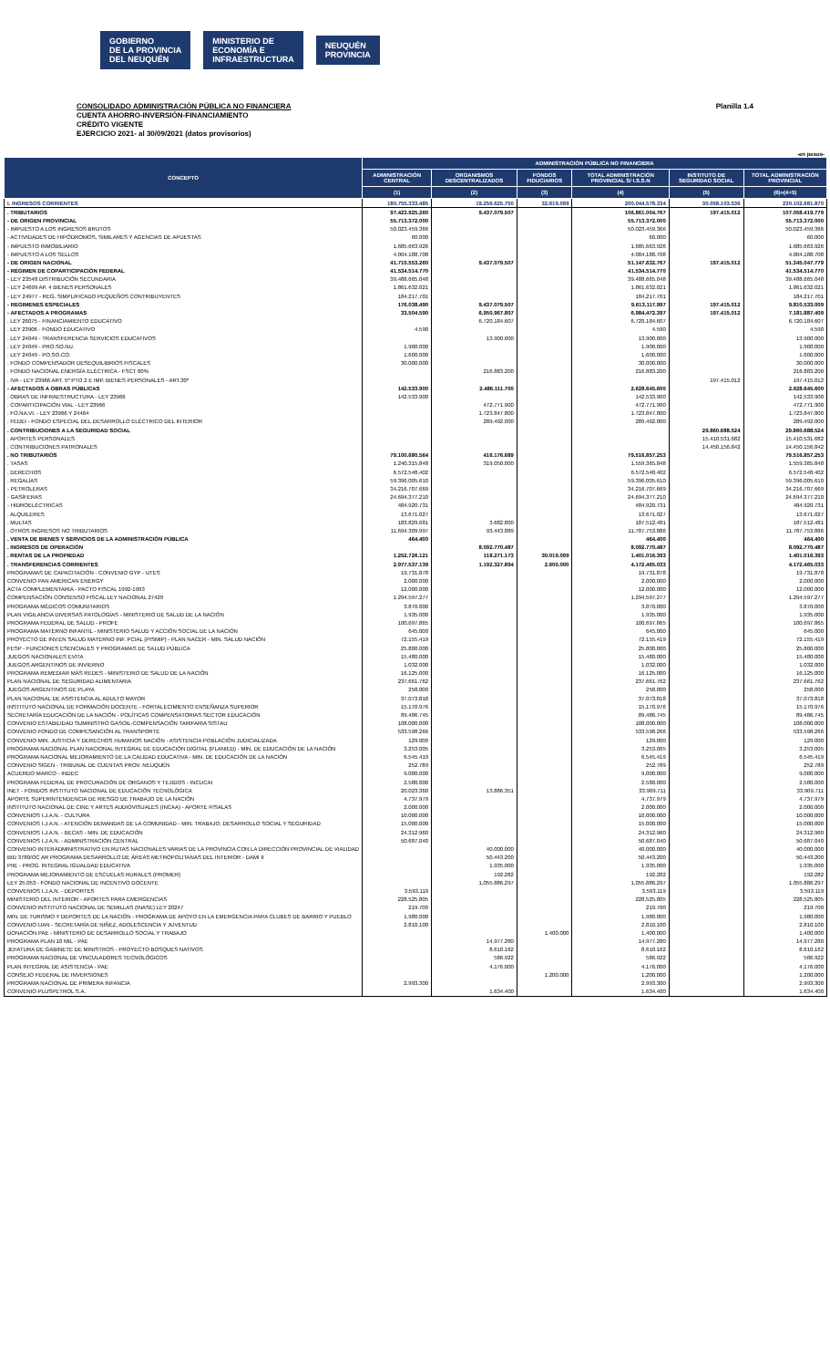GOBIERNO
DE LA PROVINCIA
DEL NEUQUÉN
MINISTERIO DE
ECONOMÍA E
INFRAESTRUCTURA
NEUQUÉN
PROVINCIA
CONSOLIDADO ADMINISTRACIÓN PÚBLICA NO FINANCIERA
CUENTA AHORRO-INVERSIÓN-FINANCIAMIENTO
CRÉDITO VIGENTE
EJERCICIO 2021- al 30/09/2021 (datos provisorios)
Planilla 1.4
-en pesos-
| CONCEPTO | ADMINISTRACIÓN PÚBLICA NO FINANCIERA | | | | | |
| --- | --- | --- | --- | --- | --- | --- |
| | ADMINISTRACIÓN CENTRAL | ORGANISMOS DESCENTRALIZADOS | FONDOS FIDUCIARIOS | TOTAL ADMINISTRACIÓN PROVINCIAL S/ I.S.S.N | INSTITUTO DE SEGURIDAD SOCIAL | TOTAL ADMINISTRACIÓN PROVINCIAL |
| | (1) | (2) | (3) | (4) | (5) | (6)=(4+5) |
| I. INGRESOS CORRIENTES | 180.755.333.485 | 19.256.625.750 | 32.619.099 | 200.044.578.334 | 30.058.103.536 | 230.102.681.870 |
| . TRIBUTARIOS | 97.423.925.260 | 9.437.079.507 | | 106.861.004.767 | 197.415.012 | 107.058.419.779 |
| - DE ORIGEN PROVINCIAL | 55.713.372.000 | | | 55.713.372.000 | | 55.713.372.000 |
| - IMPUESTO A LOS INGRESOS BRUTOS | 50.023.459.366 | | | 50.023.459.366 | | 50.023.459.366 |
| - ACTIVIDADES DE HIPÓDROMOS, SIMILARES Y AGENCIAS DE APUESTAS | 60.000 | | | 60.000 | | 60.000 |
| - IMPUESTO INMOBILIARIO | 1.685.663.926 | | | 1.685.663.926 | | 1.685.663.926 |
| - IMPUESTO A LOS SELLOS | 4.004.188.708 | | | 4.004.188.708 | | 4.004.188.708 |
| - DE ORIGEN NACIONAL | 41.710.553.260 | 9.437.079.507 | | 51.147.632.767 | 197.415.012 | 51.345.047.779 |
| - RÉGIMEN DE COPARTICIPACIÓN FEDERAL | 41.534.514.770 | | | 41.534.514.770 | | 41.534.514.770 |
| - LEY 23548 DISTRIBUCIÓN SECUNDARIA | 39.488.665.048 | | | 39.488.665.048 | | 39.488.665.048 |
| - LEY 24699 AP. 4 BIENES PERSONALES | 1.861.632.021 | | | 1.861.632.021 | | 1.861.632.021 |
| - LEY 24977 - REG. SIMPLIFICADO PEQUEÑOS CONTRIBUYENTES | 184.217.701 | | | 184.217.701 | | 184.217.701 |
| - REGIMENES ESPECIALES | 176.038.490 | 9.437.079.507 | | 9.613.117.997 | 197.415.012 | 9.810.533.009 |
| - AFECTADOS A PROGRAMAS | 33.504.590 | 6.950.967.807 | | 6.984.472.397 | 197.415.012 | 7.181.887.409 |
| . LEY 26075 - FINANCIAMIENTO EDUCATIVO | | 6.720.184.607 | | 6.720.184.607 | | 6.720.184.607 |
| . LEY 23906 - FONDO EDUCATIVO | 4.590 | | | 4.590 | | 4.590 |
| . LEY 24049 - TRANSFERENCIA SERVICIOS EDUCATIVOS | | 13.900.000 | | 13.900.000 | | 13.900.000 |
| . LEY 24049 - PRO.SO.NU. | 1.900.000 | | | 1.900.000 | | 1.900.000 |
| . LEY 24049 - PO.SO.CO. | 1.600.000 | | | 1.600.000 | | 1.600.000 |
| . FONDO COMPENSADOR DESEQUILIBRIOS FISCALES | 30.000.000 | | | 30.000.000 | | 30.000.000 |
| . FONDO NACIONAL ENERGÍA ELÉCTRICA - FSCT 60% | | 216.883.200 | | 216.883.200 | | 216.883.200 |
| . IVA - LEY 23966 ART. 5º PTO.2 E IMP. BIENES PERSONALES - ART.30º | | | | | 197.415.012 | 197.415.012 |
| - AFECTADOS A OBRAS PÚBLICAS | 142.533.900 | 2.486.111.700 | | 2.628.645.600 | | 2.628.645.600 |
| . OBRAS DE INFRAESTRUCTURA - LEY 23966 | 142.533.900 | | | 142.533.900 | | 142.533.900 |
| . COPARTICIPACIÓN VIAL - LEY 23966 | | 472.771.900 | | 472.771.900 | | 472.771.900 |
| . FO.NA.VI. - LEY 23966 Y 24464 | | 1.723.847.800 | | 1.723.847.800 | | 1.723.847.800 |
| . FEDEI - FONDO ESPECIAL DEL DESARROLLO ELÉCTRICO DEL INTERIOR | | 289.492.000 | | 289.492.000 | | 289.492.000 |
| . CONTRIBUCIONES A LA SEGURIDAD SOCIAL | | | | | 29.860.688.524 | 29.860.688.524 |
| . APORTES PERSONALES | | | | | 15.410.531.682 | 15.410.531.682 |
| . CONTRIBUCIONES PATRONALES | | | | | 14.450.156.842 | 14.450.156.842 |
| . NO TRIBUTARIOS | 79.100.680.564 | 416.176.689 | | 79.516.857.253 | | 79.516.857.253 |
| . TASAS | 1.240.315.848 | 319.050.000 | | 1.559.365.848 | | 1.559.365.848 |
| . DERECHOS | 6.572.548.402 | | | 6.572.548.402 | | 6.572.548.402 |
| . REGALÍAS | 59.396.005.610 | | | 59.396.005.610 | | 59.396.005.610 |
| - PETROLERAS | 34.216.707.669 | | | 34.216.707.669 | | 34.216.707.669 |
| - GASÍFERAS | 24.694.377.210 | | | 24.694.377.210 | | 24.694.377.210 |
| - HIDROELÉCTRICAS | 484.920.731 | | | 484.920.731 | | 484.920.731 |
| . ALQUILERES | 13.671.027 | | | 13.671.027 | | 13.671.027 |
| . MULTAS | 183.829.681 | 3.682.800 | | 187.512.481 | | 187.512.481 |
| . OTROS INGRESOS NO TRIBUTARIOS | 11.694.309.997 | 93.443.889 | | 11.787.753.886 | | 11.787.753.886 |
| . VENTA DE BIENES Y SERVICIOS DE LA ADMINISTRACIÓN PÚBLICA | 464.400 | | | 464.400 | | 464.400 |
| . INGRESOS DE OPERACIÓN | | 8.092.770.487 | | 8.092.770.487 | | 8.092.770.487 |
| . RENTAS DE LA PROPIEDAD | 1.252.726.121 | 118.271.173 | 30.019.099 | 1.401.016.393 | | 1.401.016.393 |
| . TRANSFERENCIAS CORRIENTES | 2.977.537.139 | 1.192.327.894 | 2.600.000 | 4.172.465.033 | | 4.172.465.033 |
| PROGRAMAS DE CAPACITACIÓN - CONVENIO GYP - UTES | 19.731.878 | | | 19.731.878 | | 19.731.878 |
| CONVENIO PAN AMERICAN ENERGY | 2.000.000 | | | 2.000.000 | | 2.000.000 |
| ACTA COMPLEMENTARIA - PACTO FISCAL 1992-1993 | 12.000.000 | | | 12.000.000 | | 12.000.000 |
| COMPENSACIÓN CONSENSO FISCAL LEY NACIONAL 27429 | 1.294.597.277 | | | 1.294.597.277 | | 1.294.597.277 |
| PROGRAMA MÉDICOS COMUNITARIOS | 3.870.000 | | | 3.870.000 | | 3.870.000 |
| PLAN VIGILANCIA DIVERSAS PATOLOGÍAS - MINISTERIO DE SALUD DE LA NACIÓN | 1.935.000 | | | 1.935.000 | | 1.935.000 |
| PROGRAMA FEDERAL DE SALUD - PROFE | 100.697.865 | | | 100.697.865 | | 100.697.865 |
| PROGRAMA MATERNO INFANTIL - MINISTERIO SALUD Y ACCIÓN SOCIAL DE LA NACIÓN | 645.000 | | | 645.000 | | 645.000 |
| PROYECTO DE INV.EN SALUD MATERNO INF. PCIAL (PISMIP) - PLAN NACER - MIN. SALUD NACIÓN | 72.155.419 | | | 72.155.419 | | 72.155.419 |
| FESP - FUNCIONES ESENCIALES Y PROGRAMAS DE SALUD PÚBLICA | 25.800.000 | | | 25.800.000 | | 25.800.000 |
| JUEGOS NACIONALES EVITA | 15.480.000 | | | 15.480.000 | | 15.480.000 |
| JUEGOS ARGENTINOS DE INVIERNO | 1.032.000 | | | 1.032.000 | | 1.032.000 |
| PROGRAMA REMEDIAR MÁS REDES - MINISTERIO DE SALUD DE LA NACIÓN | 16.125.000 | | | 16.125.000 | | 16.125.000 |
| PLAN NACIONAL DE SEGURIDAD ALIMENTARIA | 237.661.762 | | | 237.661.762 | | 237.661.762 |
| JUEGOS ARGENTINOS DE PLAYA | 258.000 | | | 258.000 | | 258.000 |
| PLAN NACIONAL DE ASISTENCIA AL ADULTO MAYOR | 37.073.818 | | | 37.073.818 | | 37.073.818 |
| INSTITUTO NACIONAL DE FORMACIÓN DOCENTE - FORTALECIMIENTO ENSEÑANZA SUPERIOR | 15.170.976 | | | 15.170.976 | | 15.170.976 |
| SECRETARÍA EDUCACIÓN DE LA NACIÓN - POLÍTICAS COMPENSATORIAS SECTOR EDUCACIÓN | 89.486.745 | | | 89.486.745 | | 89.486.745 |
| CONVENIO ESTABILIDAD SUMINISTRO GASOIL-COMPENSACIÓN TARIFARIA SISTAU | 108.000.000 | | | 108.000.000 | | 108.000.000 |
| CONVENIO FONDO DE COMPESANCIÓN AL TRANSPORTE | 533.598.266 | | | 533.598.266 | | 533.598.266 |
| CONVENIO MIN. JUSTICIA Y DERECHOS HUMANOS NACIÓN - ASISTENCIA POBLACIÓN JUDICIALIZADA | 129.000 | | | 129.000 | | 129.000 |
| PROGRAMA NACIONAL PLAN NACIONAL INTEGRAL DE EDUCACIÓN DIGITAL (PLANIED) - MIN. DE EDUCACIÓN DE LA NACIÓN | 3.253.005 | | | 3.253.005 | | 3.253.005 |
| PROGRAMA NACIONAL MEJORAMIENTO DE LA CALIDAD EDUCATIVA - MIN. DE EDUCACIÓN DE LA NACIÓN | 6.545.419 | | | 6.545.419 | | 6.545.419 |
| CONVENIO SIGEN - TRIBUNAL DE CUENTAS PROV. NEUQUÉN | 252.789 | | | 252.789 | | 252.789 |
| ACUERDO MARCO - INDEC | 9.000.000 | | | 9.000.000 | | 9.000.000 |
| PROGRAMA FEDERAL DE PROCURACIÓN DE ORGANOS Y TEJIDOS - INCUCAI | 2.580.000 | | | 2.580.000 | | 2.580.000 |
| INET - FONDOS INSTITUTO NACIONAL DE EDUCACIÓN TECNOLÓGICA | 20.023.360 | 13.886.351 | | 33.909.711 | | 33.909.711 |
| APORTE SUPERINTENDENCIA DE RIESGO DE TRABAJO DE LA NACIÓN | 4.737.979 | | | 4.737.979 | | 4.737.979 |
| INSTITUTO NACIONAL DE CINE Y ARTES AUDIOVISUALES (INCAA) - APORTE P/SALAS | 2.000.000 | | | 2.000.000 | | 2.000.000 |
| CONVENIOS I.J.A.N. - CULTURA | 10.000.000 | | | 10.000.000 | | 10.000.000 |
| CONVENIOS I.J.A.N. - ATENCIÓN DEMANDAS DE LA COMUNIDAD - MIN. TRABAJO, DESARROLLO SOCIAL Y SEGURIDAD | 15.000.000 | | | 15.000.000 | | 15.000.000 |
| CONVENIOS I.J.A.N. - BECAS - MIN. DE EDUCACIÓN | 24.312.960 | | | 24.312.960 | | 24.312.960 |
| CONVENIOS I.J.A.N. - ADMINISTRACIÓN CENTRAL | 50.687.040 | | | 50.687.040 | | 50.687.040 |
| CONVENIO INTERADMINISTRATIVO EN RUTAS NACIONALES VARIAS DE LA PROVINCIA CON LA DIRECCIÓN PROVINCIAL DE VIALIDAD | | 40.000.000 | | 40.000.000 | | 40.000.000 |
| BID 3780/OC AR PROGRAMA DESARROLLO DE ÁREAS METROPOLITANAS DEL INTERIOR - DAMI II | | 50.443.200 | | 50.443.200 | | 50.443.200 |
| PIIE - PROG. INTEGRAL IGUALDAD EDUCATIVA | | 1.935.000 | | 1.935.000 | | 1.935.000 |
| PROGRAMA MEJORAMIENTO DE ESCUELAS RURALES (PROMER) | | 192.282 | | 192.282 | | 192.282 |
| LEY 25.053 - FONDO NACIONAL DE INCENTIVO DOCENTE | | 1.055.886.297 | | 1.055.886.297 | | 1.055.886.297 |
| CONVENIOS I.J.A.N. - DEPORTES | 3.593.119 | | | 3.593.119 | | 3.593.119 |
| MINISTERIO DEL INTERIOR - APORTES PARA EMERGENCIAS | 228.525.805 | | | 228.525.805 | | 228.525.805 |
| CONVENIO INSTITUTO NACIONAL DE SEMILLAS (INASE) LEY 20247 | 219.700 | | | 219.700 | | 219.700 |
| MIN. DE TURISMO Y DEPORTES DE LA NACIÓN - PROGRAMA DE APOYO EN LA EMERGENCIA PARA CLUBES DE BARRIO Y PUEBLO | 1.980.000 | | | 1.980.000 | | 1.980.000 |
| CONVENIO IJAN - SECRETARÍA DE NIÑEZ, ADOLESCENCIA Y JUVENTUD | 2.810.100 | | | 2.810.100 | | 2.810.100 |
| DONACIÓN PAE - MINISTERIO DE DESARROLLO SOCIAL Y TRABAJO | | | 1.400.000 | 1.400.000 | | 1.400.000 |
| PROGRAMA PLAN 10 MIL - PAE | | 14.977.280 | | 14.977.280 | | 14.977.280 |
| JEFATURA DE GABINETE DE MINISTROS - PROYECTO BOSQUES NATIVOS | | 8.610.162 | | 8.610.162 | | 8.610.162 |
| PROGRAMA NACIONAL DE VINCULADORES TECNOLÓGICOS | | 586.922 | | 586.922 | | 586.922 |
| PLAN INTEGRAL DE ASISTENCIA - PAE | | 4.176.000 | | 4.176.000 | | 4.176.000 |
| CONSEJO FEDERAL DE INVERSIONES | | | 1.200.000 | 1.200.000 | | 1.200.000 |
| PROGRAMA NACIONAL DE PRIMERA INFANCIA | 2.993.300 | | | 2.993.300 | | 2.993.300 |
| CONVENIO PLUSPETROL S.A. | | 1.634.400 | | 1.634.400 | | 1.634.400 |